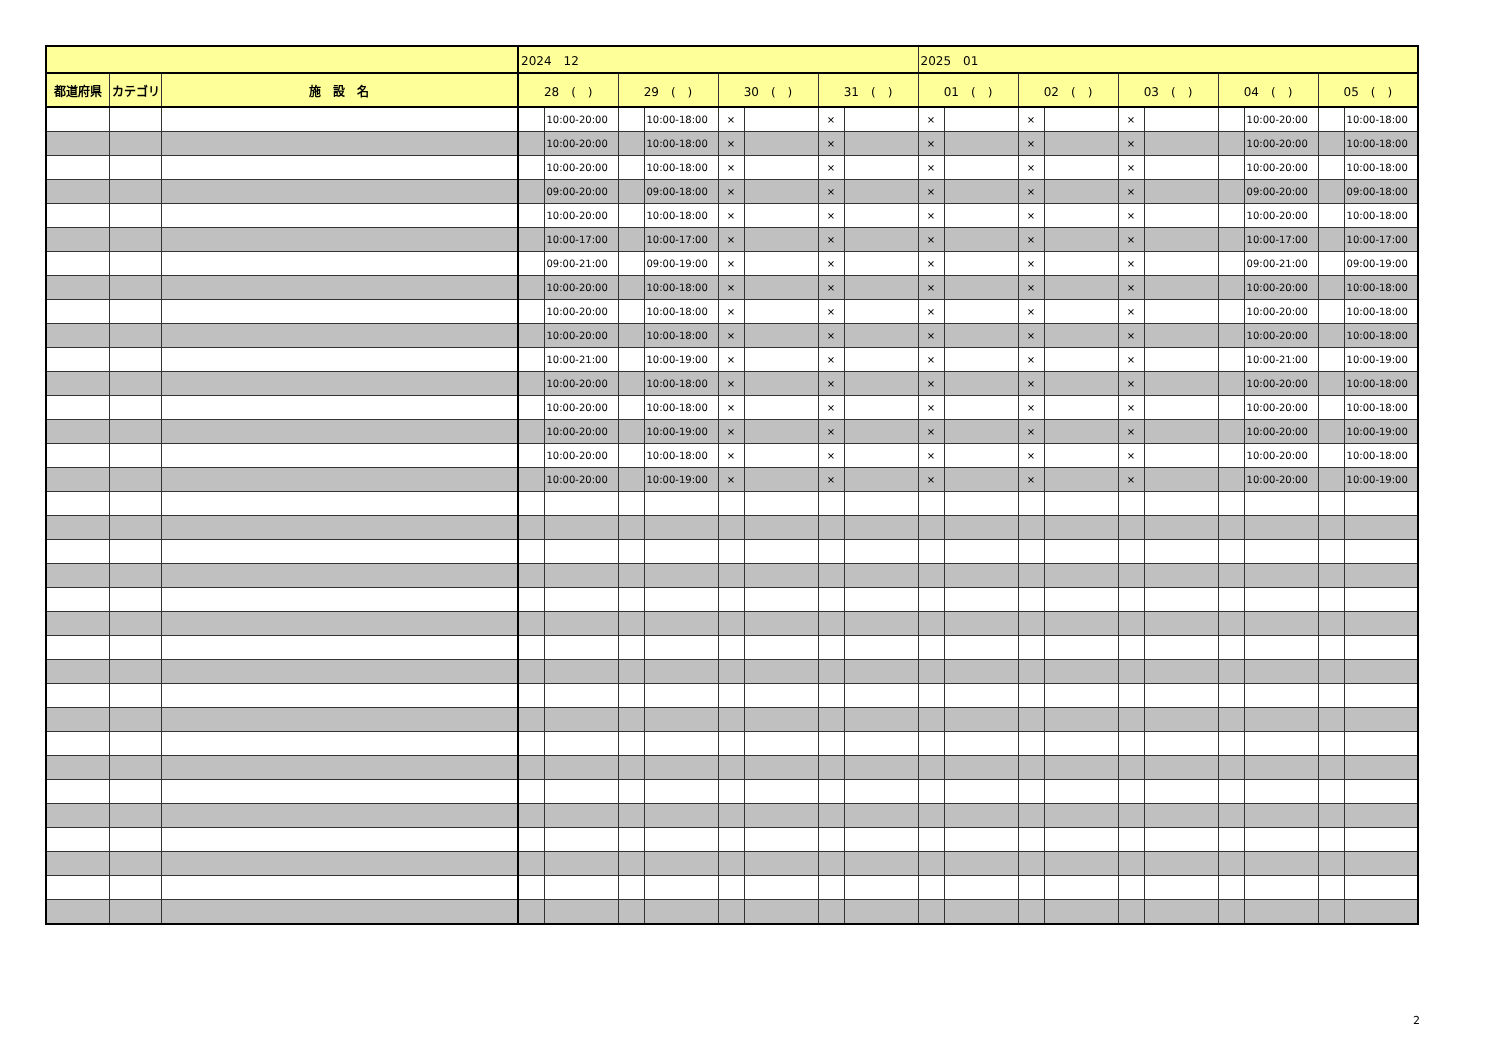| | | | 2024 12 | | | | | | | | 2025 01 | | | | | | | | | |
| 都道府県 | カテゴリ | 施 設 名 | 28 ( ) | | 29 ( ) | | 30 ( ) | | 31 ( ) | | 01 ( ) | | 02 ( ) | | 03 ( ) | | 04 ( ) | | 05 ( ) | |
| | | | | 10:00-20:00 | | 10:00-18:00 | × | | × | | × | | × | | × | | | 10:00-20:00 | | 10:00-18:00 |
| | | | | 10:00-20:00 | | 10:00-18:00 | × | | × | | × | | × | | × | | | 10:00-20:00 | | 10:00-18:00 |
| | | | | 10:00-20:00 | | 10:00-18:00 | × | | × | | × | | × | | × | | | 10:00-20:00 | | 10:00-18:00 |
| | | | | 09:00-20:00 | | 09:00-18:00 | × | | × | | × | | × | | × | | | 09:00-20:00 | | 09:00-18:00 |
| | | | | 10:00-20:00 | | 10:00-18:00 | × | | × | | × | | × | | × | | | 10:00-20:00 | | 10:00-18:00 |
| | | | | 10:00-17:00 | | 10:00-17:00 | × | | × | | × | | × | | × | | | 10:00-17:00 | | 10:00-17:00 |
| | | | | 09:00-21:00 | | 09:00-19:00 | × | | × | | × | | × | | × | | | 09:00-21:00 | | 09:00-19:00 |
| | | | | 10:00-20:00 | | 10:00-18:00 | × | | × | | × | | × | | × | | | 10:00-20:00 | | 10:00-18:00 |
| | | | | 10:00-20:00 | | 10:00-18:00 | × | | × | | × | | × | | × | | | 10:00-20:00 | | 10:00-18:00 |
| | | | | 10:00-20:00 | | 10:00-18:00 | × | | × | | × | | × | | × | | | 10:00-20:00 | | 10:00-18:00 |
| | | | | 10:00-21:00 | | 10:00-19:00 | × | | × | | × | | × | | × | | | 10:00-21:00 | | 10:00-19:00 |
| | | | | 10:00-20:00 | | 10:00-18:00 | × | | × | | × | | × | | × | | | 10:00-20:00 | | 10:00-18:00 |
| | | | | 10:00-20:00 | | 10:00-18:00 | × | | × | | × | | × | | × | | | 10:00-20:00 | | 10:00-18:00 |
| | | | | 10:00-20:00 | | 10:00-19:00 | × | | × | | × | | × | | × | | | 10:00-20:00 | | 10:00-19:00 |
| | | | | 10:00-20:00 | | 10:00-18:00 | × | | × | | × | | × | | × | | | 10:00-20:00 | | 10:00-18:00 |
| | | | | 10:00-20:00 | | 10:00-19:00 | × | | × | | × | | × | | × | | | 10:00-20:00 | | 10:00-19:00 |
2